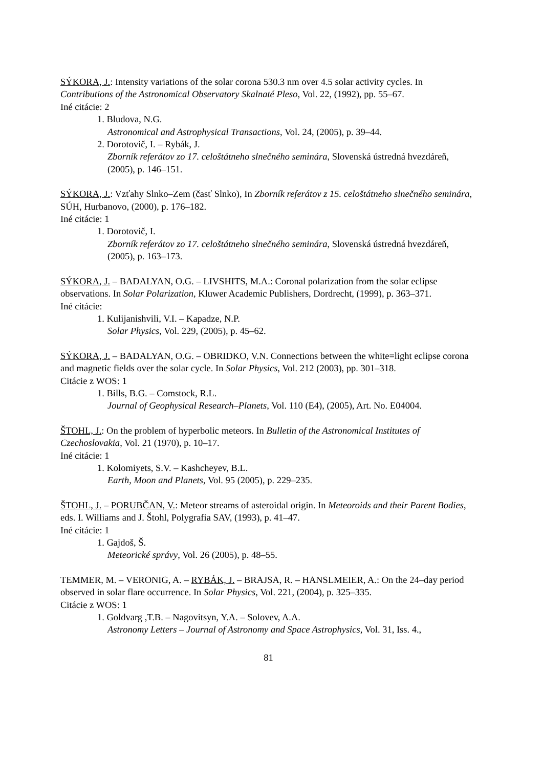SÝKORA, J.: Intensity variations of the solar corona 530.3 nm over 4.5 solar activity cycles. In Contributions of the Astronomical Observatory Skalnaté Pleso, Vol. 22, (1992), pp. 55–67.
Iné citácie: 2
1. Bludova, N.G.
Astronomical and Astrophysical Transactions, Vol. 24, (2005), p. 39–44.
2. Dorotovič, I. – Rybák, J.
Zborník referátov zo 17. celoštátneho slnečného seminára, Slovenská ústredná hvezdáreň, (2005), p. 146–151.
SÝKORA, J.: Vzťahy Slnko–Zem (časť Slnko), In Zborník referátov z 15. celoštátneho slnečného seminára, SÚH, Hurbanovo, (2000), p. 176–182.
Iné citácie: 1
1. Dorotovič, I.
Zborník referátov zo 17. celoštátneho slnečného seminára, Slovenská ústredná hvezdáreň, (2005), p. 163–173.
SÝKORA, J. – BADALYAN, O.G. – LIVSHITS, M.A.: Coronal polarization from the solar eclipse observations. In Solar Polarization, Kluwer Academic Publishers, Dordrecht, (1999), p. 363–371.
Iné citácie:
1. Kulijanishvili, V.I. – Kapadze, N.P.
Solar Physics, Vol. 229, (2005), p. 45–62.
SÝKORA, J. – BADALYAN, O.G. – OBRIDKO, V.N. Connections between the white=light eclipse corona and magnetic fields over the solar cycle. In Solar Physics, Vol. 212 (2003), pp. 301–318.
Citácie z WOS: 1
1. Bills, B.G. – Comstock, R.L.
Journal of Geophysical Research–Planets, Vol. 110 (E4), (2005), Art. No. E04004.
ŠTOHL, J.: On the problem of hyperbolic meteors. In Bulletin of the Astronomical Institutes of Czechoslovakia, Vol. 21 (1970), p. 10–17.
Iné citácie: 1
1. Kolomiyets, S.V. – Kashcheyev, B.L.
Earth, Moon and Planets, Vol. 95 (2005), p. 229–235.
ŠTOHL, J. – PORUBČAN, V.: Meteor streams of asteroidal origin. In Meteoroids and their Parent Bodies, eds. I. Williams and J. Štohl, Polygrafia SAV, (1993), p. 41–47.
Iné citácie: 1
1. Gajdoš, Š.
Meteorické správy, Vol. 26 (2005), p. 48–55.
TEMMER, M. – VERONIG, A. – RYBÁK, J. – BRAJSA, R. – HANSLMEIER, A.: On the 24–day period observed in solar flare occurrence. In Solar Physics, Vol. 221, (2004), p. 325–335.
Citácie z WOS: 1
1. Goldvarg ,T.B. – Nagovitsyn, Y.A. – Solovev, A.A.
Astronomy Letters – Journal of Astronomy and Space Astrophysics, Vol. 31, Iss. 4.,
81